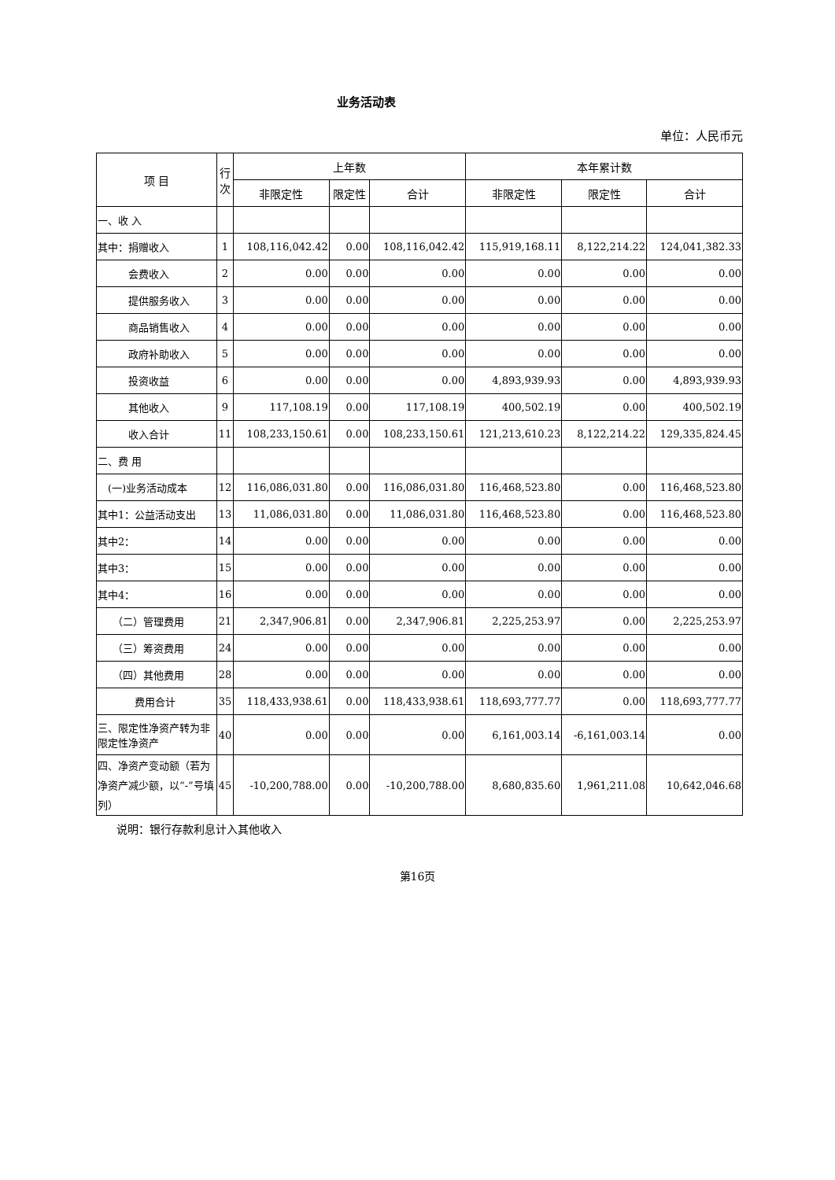业务活动表
单位：人民币元
| 项 目 | 行次 | 上年数 | | | 本年累计数 | | |
| --- | --- | --- | --- | --- | --- | --- | --- |
| | | 非限定性 | 限定性 | 合计 | 非限定性 | 限定性 | 合计 |
| 一、收 入 | | | | | | | |
| 其中：捐赠收入 | 1 | 108,116,042.42 | 0.00 | 108,116,042.42 | 115,919,168.11 | 8,122,214.22 | 124,041,382.33 |
| 会费收入 | 2 | 0.00 | 0.00 | 0.00 | 0.00 | 0.00 | 0.00 |
| 提供服务收入 | 3 | 0.00 | 0.00 | 0.00 | 0.00 | 0.00 | 0.00 |
| 商品销售收入 | 4 | 0.00 | 0.00 | 0.00 | 0.00 | 0.00 | 0.00 |
| 政府补助收入 | 5 | 0.00 | 0.00 | 0.00 | 0.00 | 0.00 | 0.00 |
| 投资收益 | 6 | 0.00 | 0.00 | 0.00 | 4,893,939.93 | 0.00 | 4,893,939.93 |
| 其他收入 | 9 | 117,108.19 | 0.00 | 117,108.19 | 400,502.19 | 0.00 | 400,502.19 |
| 收入合计 | 11 | 108,233,150.61 | 0.00 | 108,233,150.61 | 121,213,610.23 | 8,122,214.22 | 129,335,824.45 |
| 二、费 用 | | | | | | | |
| (一)业务活动成本 | 12 | 116,086,031.80 | 0.00 | 116,086,031.80 | 116,468,523.80 | 0.00 | 116,468,523.80 |
| 其中1：公益活动支出 | 13 | 11,086,031.80 | 0.00 | 11,086,031.80 | 116,468,523.80 | 0.00 | 116,468,523.80 |
| 其中2： | 14 | 0.00 | 0.00 | 0.00 | 0.00 | 0.00 | 0.00 |
| 其中3： | 15 | 0.00 | 0.00 | 0.00 | 0.00 | 0.00 | 0.00 |
| 其中4： | 16 | 0.00 | 0.00 | 0.00 | 0.00 | 0.00 | 0.00 |
| （二）管理费用 | 21 | 2,347,906.81 | 0.00 | 2,347,906.81 | 2,225,253.97 | 0.00 | 2,225,253.97 |
| （三）筹资费用 | 24 | 0.00 | 0.00 | 0.00 | 0.00 | 0.00 | 0.00 |
| （四）其他费用 | 28 | 0.00 | 0.00 | 0.00 | 0.00 | 0.00 | 0.00 |
| 费用合计 | 35 | 118,433,938.61 | 0.00 | 118,433,938.61 | 118,693,777.77 | 0.00 | 118,693,777.77 |
| 三、限定性净资产转为非限定性净资产 | 40 | 0.00 | 0.00 | 0.00 | 6,161,003.14 | -6,161,003.14 | 0.00 |
| 四、净资产变动额（若为净资产减少额，以“-”号填列） | 45 | -10,200,788.00 | 0.00 | -10,200,788.00 | 8,680,835.60 | 1,961,211.08 | 10,642,046.68 |
说明：银行存款利息计入其他收入
第16页